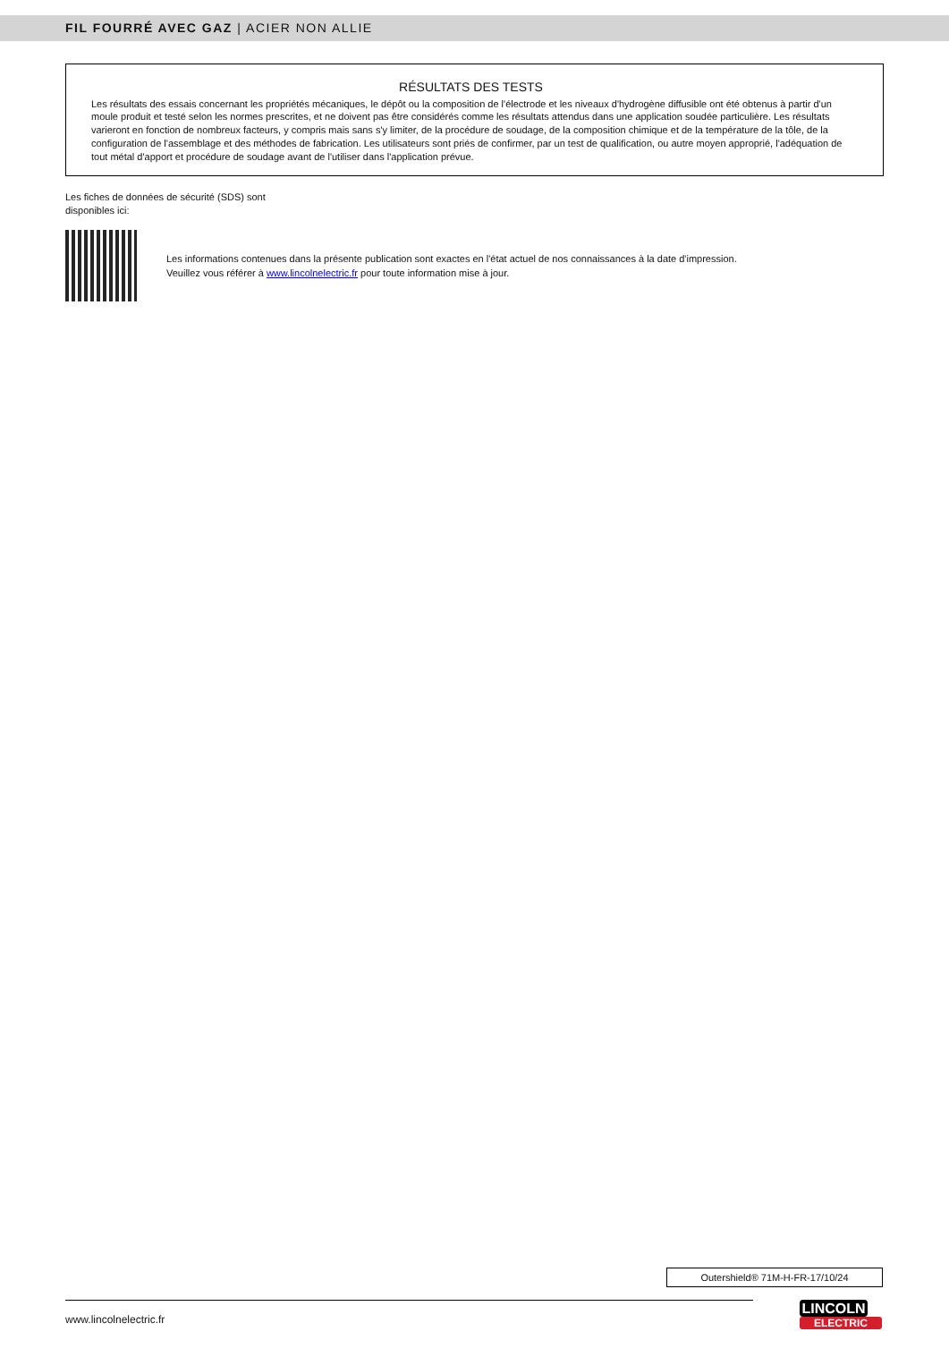FIL FOURRÉ AVEC GAZ | ACIER NON ALLIE
RÉSULTATS DES TESTS
Les résultats des essais concernant les propriétés mécaniques, le dépôt ou la composition de l'électrode et les niveaux d'hydrogène diffusible ont été obtenus à partir d'un moule produit et testé selon les normes prescrites, et ne doivent pas être considérés comme les résultats attendus dans une application soudée particulière. Les résultats varieront en fonction de nombreux facteurs, y compris mais sans s'y limiter, de la procédure de soudage, de la composition chimique et de la température de la tôle, de la configuration de l'assemblage et des méthodes de fabrication. Les utilisateurs sont priés de confirmer, par un test de qualification, ou autre moyen approprié, l'adéquation de tout métal d'apport et procédure de soudage avant de l'utiliser dans l'application prévue.
Les fiches de données de sécurité (SDS) sont disponibles ici:
Les informations contenues dans la présente publication sont exactes en l'état actuel de nos connaissances à la date d'impression.
Veuillez vous référer à www.lincolnelectric.fr pour toute information mise à jour.
Outershield® 71M-H-FR-17/10/24
www.lincolnelectric.fr
LINCOLN
ELECTRIC